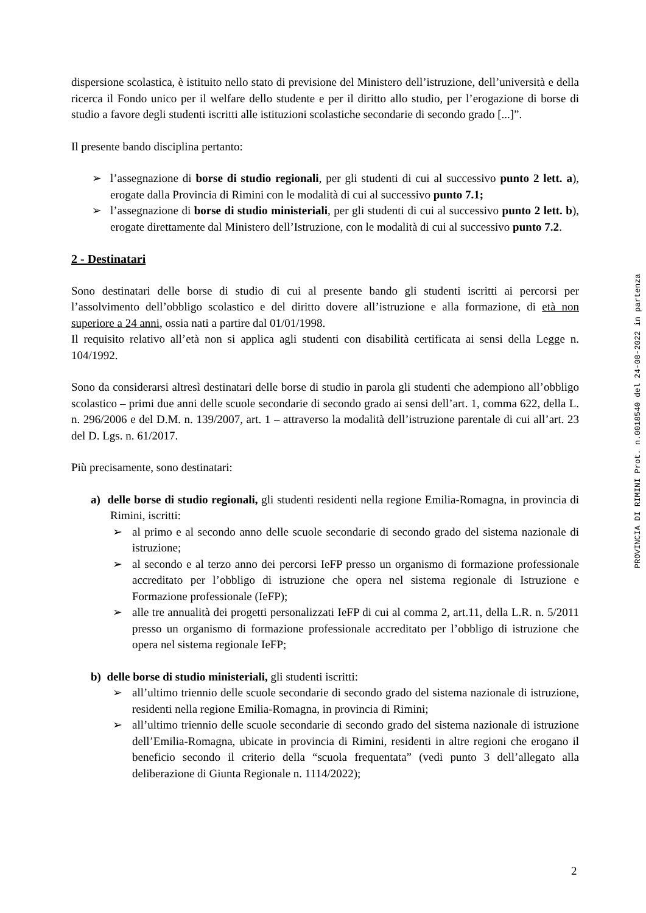dispersione scolastica, è istituito nello stato di previsione del Ministero dell’istruzione, dell’università e della ricerca il Fondo unico per il welfare dello studente e per il diritto allo studio, per l’erogazione di borse di studio a favore degli studenti iscritti alle istituzioni scolastiche secondarie di secondo grado [...]”.
Il presente bando disciplina pertanto:
➢ l’assegnazione di borse di studio regionali, per gli studenti di cui al successivo punto 2 lett. a), erogate dalla Provincia di Rimini con le modalità di cui al successivo punto 7.1;
➢ l’assegnazione di borse di studio ministeriali, per gli studenti di cui al successivo punto 2 lett. b), erogate direttamente dal Ministero dell’Istruzione, con le modalità di cui al successivo punto 7.2.
2 - Destinatari
Sono destinatari delle borse di studio di cui al presente bando gli studenti iscritti ai percorsi per l’assolvimento dell’obbligo scolastico e del diritto dovere all’istruzione e alla formazione, di età non superiore a 24 anni, ossia nati a partire dal 01/01/1998.
Il requisito relativo all’età non si applica agli studenti con disabilità certificata ai sensi della Legge n. 104/1992.
Sono da considerarsi altresì destinatari delle borse di studio in parola gli studenti che adempiono all’obbligo scolastico – primi due anni delle scuole secondarie di secondo grado ai sensi dell’art. 1, comma 622, della L. n. 296/2006 e del D.M. n. 139/2007, art. 1 – attraverso la modalità dell’istruzione parentale di cui all’art. 23 del D. Lgs. n. 61/2017.
Più precisamente, sono destinatari:
a) delle borse di studio regionali, gli studenti residenti nella regione Emilia-Romagna, in provincia di Rimini, iscritti:
➢ al primo e al secondo anno delle scuole secondarie di secondo grado del sistema nazionale di istruzione;
➢ al secondo e al terzo anno dei percorsi IeFP presso un organismo di formazione professionale accreditato per l’obbligo di istruzione che opera nel sistema regionale di Istruzione e Formazione professionale (IeFP);
➢ alle tre annualità dei progetti personalizzati IeFP di cui al comma 2, art.11, della L.R. n. 5/2011 presso un organismo di formazione professionale accreditato per l’obbligo di istruzione che opera nel sistema regionale IeFP;
b) delle borse di studio ministeriali, gli studenti iscritti:
➢ all’ultimo triennio delle scuole secondarie di secondo grado del sistema nazionale di istruzione, residenti nella regione Emilia-Romagna, in provincia di Rimini;
➢ all’ultimo triennio delle scuole secondarie di secondo grado del sistema nazionale di istruzione dell’Emilia-Romagna, ubicate in provincia di Rimini, residenti in altre regioni che erogano il beneficio secondo il criterio della “scuola frequentata” (vedi punto 3 dell’allegato alla deliberazione di Giunta Regionale n. 1114/2022);
PROVINCIA DI RIMINI Prot. n.0018540 del 24-08-2022 in partenza
2